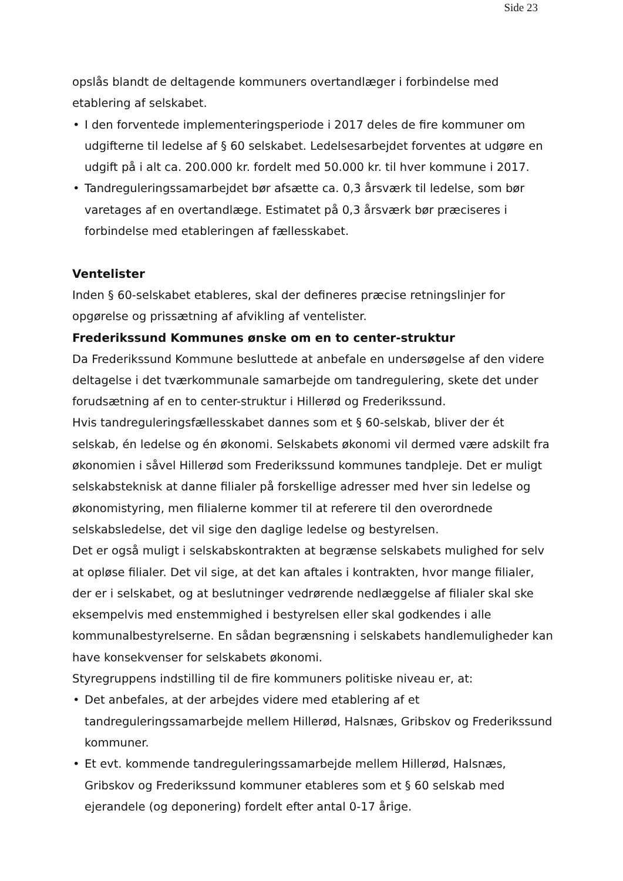Side 23
opslås blandt de deltagende kommuners overtandlæger i forbindelse med etablering af selskabet.
• I den forventede implementeringsperiode i 2017 deles de fire kommuner om udgifterne til ledelse af § 60 selskabet. Ledelsesarbejdet forventes at udgøre en udgift på i alt ca. 200.000 kr. fordelt med 50.000 kr. til hver kommune i 2017.
• Tandreguleringssamarbejdet bør afsætte ca. 0,3 årsværk til ledelse, som bør varetages af en overtandlæge. Estimatet på 0,3 årsværk bør præciseres i forbindelse med etableringen af fællesskabet.
Ventelister
Inden § 60-selskabet etableres, skal der defineres præcise retningslinjer for opgørelse og prissætning af afvikling af ventelister.
Frederikssund Kommunes ønske om en to center-struktur
Da Frederikssund Kommune besluttede at anbefale en undersøgelse af den videre deltagelse i det tværkommunale samarbejde om tandregulering, skete det under forudsætning af en to center-struktur i Hillerød og Frederikssund.
Hvis tandreguleringsfællesskabet dannes som et § 60-selskab, bliver der ét selskab, én ledelse og én økonomi. Selskabets økonomi vil dermed være adskilt fra økonomien i såvel Hillerød som Frederikssund kommunes tandpleje. Det er muligt selskabsteknisk at danne filialer på forskellige adresser med hver sin ledelse og økonomistyring, men filialerne kommer til at referere til den overordnede selskabsledelse, det vil sige den daglige ledelse og bestyrelsen.
Det er også muligt i selskabskontrakten at begrænse selskabets mulighed for selv at opløse filialer. Det vil sige, at det kan aftales i kontrakten, hvor mange filialer, der er i selskabet, og at beslutninger vedrørende nedlæggelse af filialer skal ske eksempelvis med enstemmighed i bestyrelsen eller skal godkendes i alle kommunalbestyrelserne. En sådan begrænsning i selskabets handlemuligheder kan have konsekvenser for selskabets økonomi.
Styregruppens indstilling til de fire kommuners politiske niveau er, at:
• Det anbefales, at der arbejdes videre med etablering af et tandreguleringssamarbejde mellem Hillerød, Halsnæs, Gribskov og Frederikssund kommuner.
• Et evt. kommende tandreguleringssamarbejde mellem Hillerød, Halsnæs, Gribskov og Frederikssund kommuner etableres som et § 60 selskab med ejerandele (og deponering) fordelt efter antal 0-17 årige.